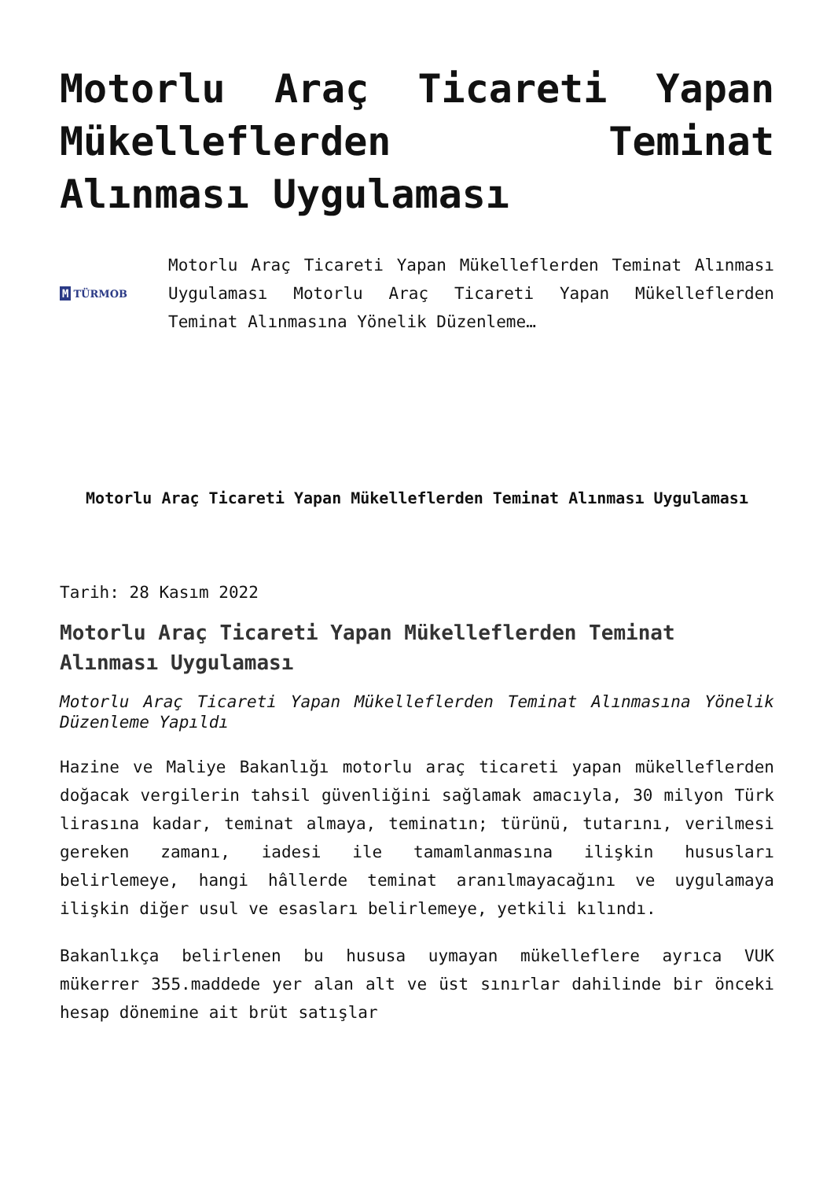Motorlu Araç Ticareti Yapan Mükelleflerden Teminat Alınması Uygulaması
M TÜRMOB
Motorlu Araç Ticareti Yapan Mükelleflerden Teminat Alınması Uygulaması Motorlu Araç Ticareti Yapan Mükelleflerden Teminat Alınmasına Yönelik Düzenleme…
Motorlu Araç Ticareti Yapan Mükelleflerden Teminat Alınması Uygulaması
Tarih: 28 Kasım 2022
Motorlu Araç Ticareti Yapan Mükelleflerden Teminat Alınması Uygulaması
Motorlu Araç Ticareti Yapan Mükelleflerden Teminat Alınmasına Yönelik Düzenleme Yapıldı
Hazine ve Maliye Bakanlığı motorlu araç ticareti yapan mükelleflerden doğacak vergilerin tahsil güvenliğini sağlamak amacıyla, 30 milyon Türk lirasına kadar, teminat almaya, teminatın; türünü, tutarını, verilmesi gereken zamanı, iadesi ile tamamlanmasına ilişkin hususları belirlemeye, hangi hâllerde teminat aranılmayacağını ve uygulamaya ilişkin diğer usul ve esasları belirlemeye, yetkili kılındı.
Bakanlıkça belirlenen bu hususa uymayan mükelleflere ayrıca VUK mükerrer 355.maddede yer alan alt ve üst sınırlar dahilinde bir önceki hesap dönemine ait brüt satışlar